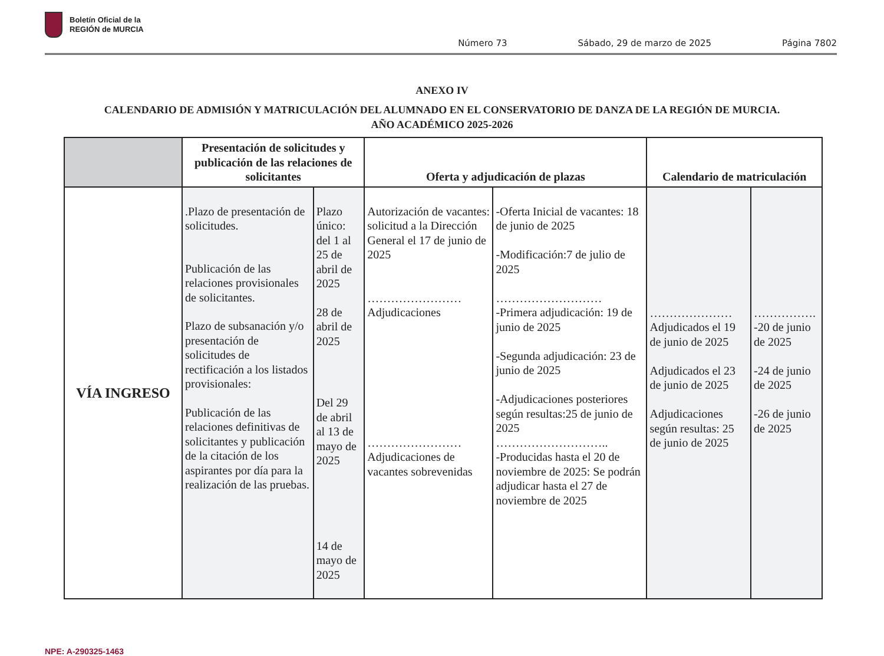Boletín Oficial de la
REGIÓN de MURCIA
Número 73 Sábado, 29 de marzo de 2025 Página 7802
ANEXO IV
CALENDARIO DE ADMISIÓN Y MATRICULACIÓN DEL ALUMNADO EN EL CONSERVATORIO DE DANZA DE LA REGIÓN DE MURCIA.
AÑO ACADÉMICO 2025-2026
| | Presentación de solicitudes y publicación de las relaciones de solicitantes | | Oferta y adjudicación de plazas | | Calendario de matriculación | |
| --- | --- | --- | --- | --- | --- | --- |
| VÍA INGRESO | .Plazo de presentación de solicitudes. Publicación de las relaciones provisionales de solicitantes. Plazo de subsanación y/o presentación de solicitudes de rectificación a los listados provisionales: Publicación de las relaciones definitivas de solicitantes y publicación de la citación de los aspirantes por día para la realización de las pruebas. | Plazo único: del 1 al 25 de abril de 2025 28 de abril de 2025 Del 29 de abril al 13 de mayo de 2025 14 de mayo de 2025 | Autorización de vacantes: solicitud a la Dirección General el 17 de junio de 2025 …………………… Adjudicaciones …………………… Adjudicaciones de vacantes sobrevenidas | -Oferta Inicial de vacantes: 18 de junio de 2025 -Modificación:7 de julio de 2025 ……………………… -Primera adjudicación: 19 de junio de 2025 -Segunda adjudicación: 23 de junio de 2025 -Adjudicaciones posteriores según resultas:25 de junio de 2025 ……………………….. -Producidas hasta el 20 de noviembre de 2025: Se podrán adjudicar hasta el 27 de noviembre de 2025 | ………………… Adjudicados el 19 de junio de 2025 Adjudicados el 23 de junio de 2025 Adjudicaciones según resultas: 25 de junio de 2025 | ……………. -20 de junio de 2025 -24 de junio de 2025 -26 de junio de 2025 |
NPE: A-290325-1463